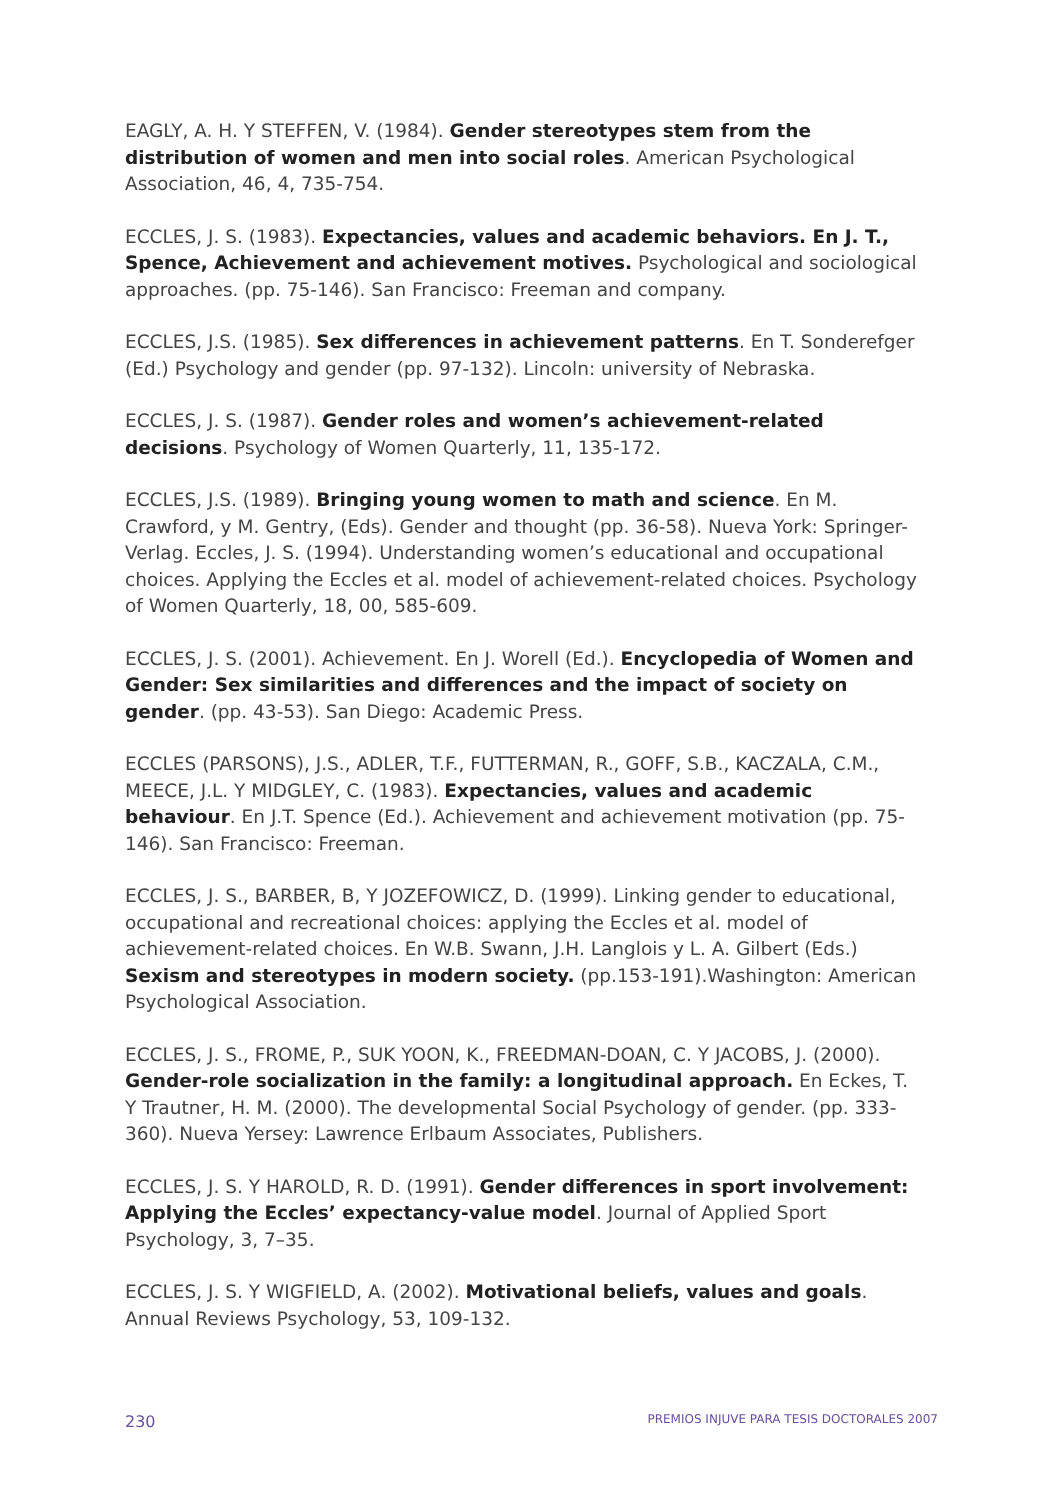EAGLY, A. H. Y STEFFEN, V. (1984). Gender stereotypes stem from the distribution of women and men into social roles. American Psychological Association, 46, 4, 735-754.
ECCLES, J. S. (1983). Expectancies, values and academic behaviors. En J. T., Spence, Achievement and achievement motives. Psychological and sociological approaches. (pp. 75-146). San Francisco: Freeman and company.
ECCLES, J.S. (1985). Sex differences in achievement patterns. En T. Sonderefger (Ed.) Psychology and gender (pp. 97-132). Lincoln: university of Nebraska.
ECCLES, J. S. (1987). Gender roles and women’s achievement-related decisions. Psychology of Women Quarterly, 11, 135-172.
ECCLES, J.S. (1989). Bringing young women to math and science. En M. Crawford, y M. Gentry, (Eds). Gender and thought (pp. 36-58). Nueva York: Springer-Verlag. Eccles, J. S. (1994). Understanding women’s educational and occupational choices. Applying the Eccles et al. model of achievement-related choices. Psychology of Women Quarterly, 18, 00, 585-609.
ECCLES, J. S. (2001). Achievement. En J. Worell (Ed.). Encyclopedia of Women and Gender: Sex similarities and differences and the impact of society on gender. (pp. 43-53). San Diego: Academic Press.
ECCLES (PARSONS), J.S., ADLER, T.F., FUTTERMAN, R., GOFF, S.B., KACZALA, C.M., MEECE, J.L. Y MIDGLEY, C. (1983). Expectancies, values and academic behaviour. En J.T. Spence (Ed.). Achievement and achievement motivation (pp. 75-146). San Francisco: Freeman.
ECCLES, J. S., BARBER, B, Y JOZEFOWICZ, D. (1999). Linking gender to educational, occupational and recreational choices: applying the Eccles et al. model of achievement-related choices. En W.B. Swann, J.H. Langlois y L. A. Gilbert (Eds.) Sexism and stereotypes in modern society. (pp.153-191).Washington: American Psychological Association.
ECCLES, J. S., FROME, P., SUK YOON, K., FREEDMAN-DOAN, C. Y JACOBS, J. (2000). Gender-role socialization in the family: a longitudinal approach. En Eckes, T. Y Trautner, H. M. (2000). The developmental Social Psychology of gender. (pp. 333-360). Nueva Yersey: Lawrence Erlbaum Associates, Publishers.
ECCLES, J. S. Y HAROLD, R. D. (1991). Gender differences in sport involvement: Applying the Eccles’ expectancy-value model. Journal of Applied Sport Psychology, 3, 7–35.
ECCLES, J. S. Y WIGFIELD, A. (2002). Motivational beliefs, values and goals. Annual Reviews Psychology, 53, 109-132.
230 PREMIOS INJUVE PARA TESIS DOCTORALES 2007